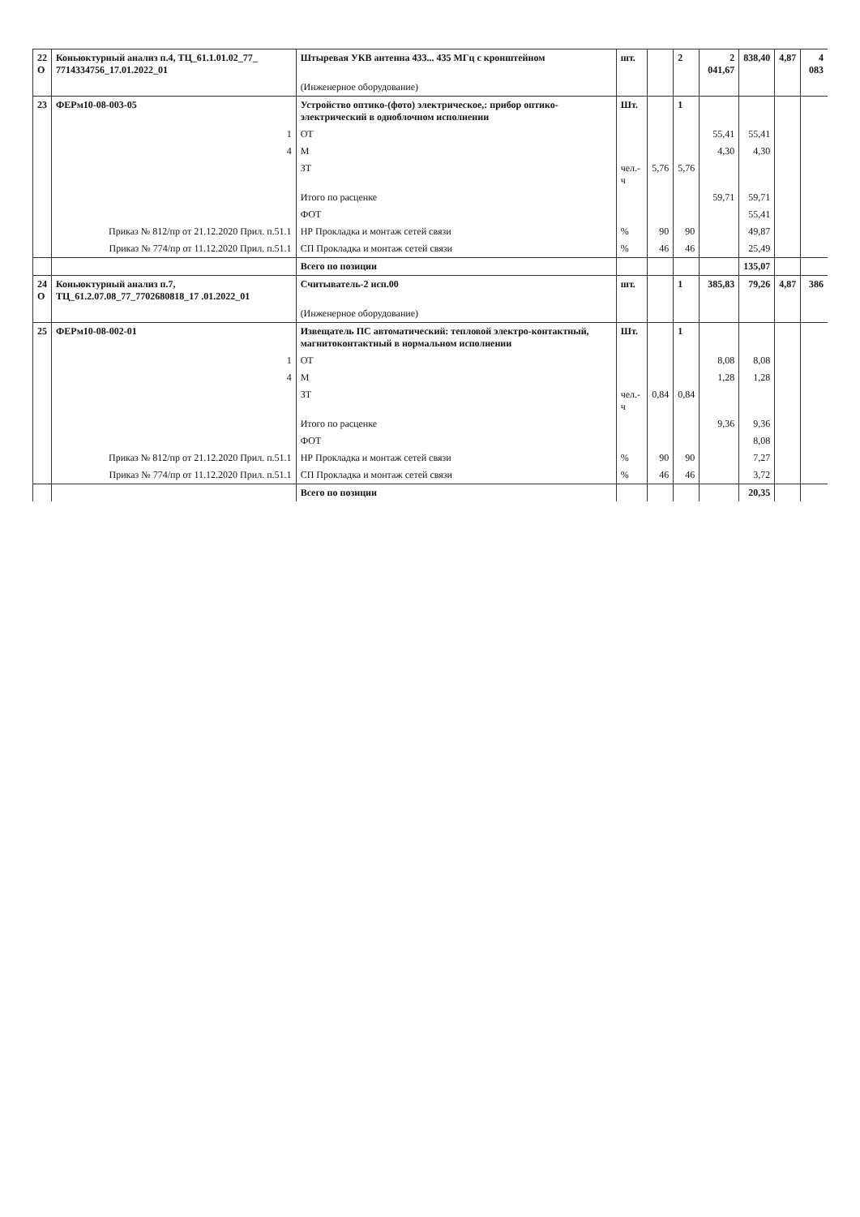| 22 О | Коньюктурный анализ п.4, ТЦ_61.1.01.02_77_ 7714334756_17.01.2022_01 | Штыревая УКВ антенна 433... 435 МГц с кронштейном | шт. | | 2 | 2 041,67 | 838,40 | 4,87 | 4 083 |
| | | (Инженерное оборудование) | | | | | | | |
| 23 | ФЕРм10-08-003-05 | Устройство оптико-(фото) электрическое,: прибор оптико-электрический в одноблочном исполнении | Шт. | | 1 | | | | |
| | 1 | ОТ | | | | 55,41 | 55,41 | | |
| | 4 | М | | | | 4,30 | 4,30 | | |
| | | ЗТ | чел.-ч | 5,76 | 5,76 | | | | |
| | | Итого по расценке | | | | 59,71 | 59,71 | | |
| | | ФОТ | | | | | 55,41 | | |
| | Приказ № 812/пр от 21.12.2020 Прил. п.51.1 | НР Прокладка и монтаж сетей связи | % | 90 | 90 | | 49,87 | | |
| | Приказ № 774/пр от 11.12.2020 Прил. п.51.1 | СП Прокладка и монтаж сетей связи | % | 46 | 46 | | 25,49 | | |
| | | Всего по позиции | | | | | 135,07 | | |
| 24 О | Коньюктурный анализ п.7, ТЦ_61.2.07.08_77_7702680818_17 .01.2022_01 | Считыватель-2 исп.00 | шт. | | 1 | 385,83 | 79,26 | 4,87 | 386 |
| | | (Инженерное оборудование) | | | | | | | |
| 25 | ФЕРм10-08-002-01 | Извещатель ПС автоматический: тепловой электро-контактный, магнитоконтактный в нормальном исполнении | Шт. | | 1 | | | | |
| | 1 | ОТ | | | | 8,08 | 8,08 | | |
| | 4 | М | | | | 1,28 | 1,28 | | |
| | | ЗТ | чел.-ч | 0,84 | 0,84 | | | | |
| | | Итого по расценке | | | | 9,36 | 9,36 | | |
| | | ФОТ | | | | | 8,08 | | |
| | Приказ № 812/пр от 21.12.2020 Прил. п.51.1 | НР Прокладка и монтаж сетей связи | % | 90 | 90 | | 7,27 | | |
| | Приказ № 774/пр от 11.12.2020 Прил. п.51.1 | СП Прокладка и монтаж сетей связи | % | 46 | 46 | | 3,72 | | |
| | | Всего по позиции | | | | | 20,35 | | |